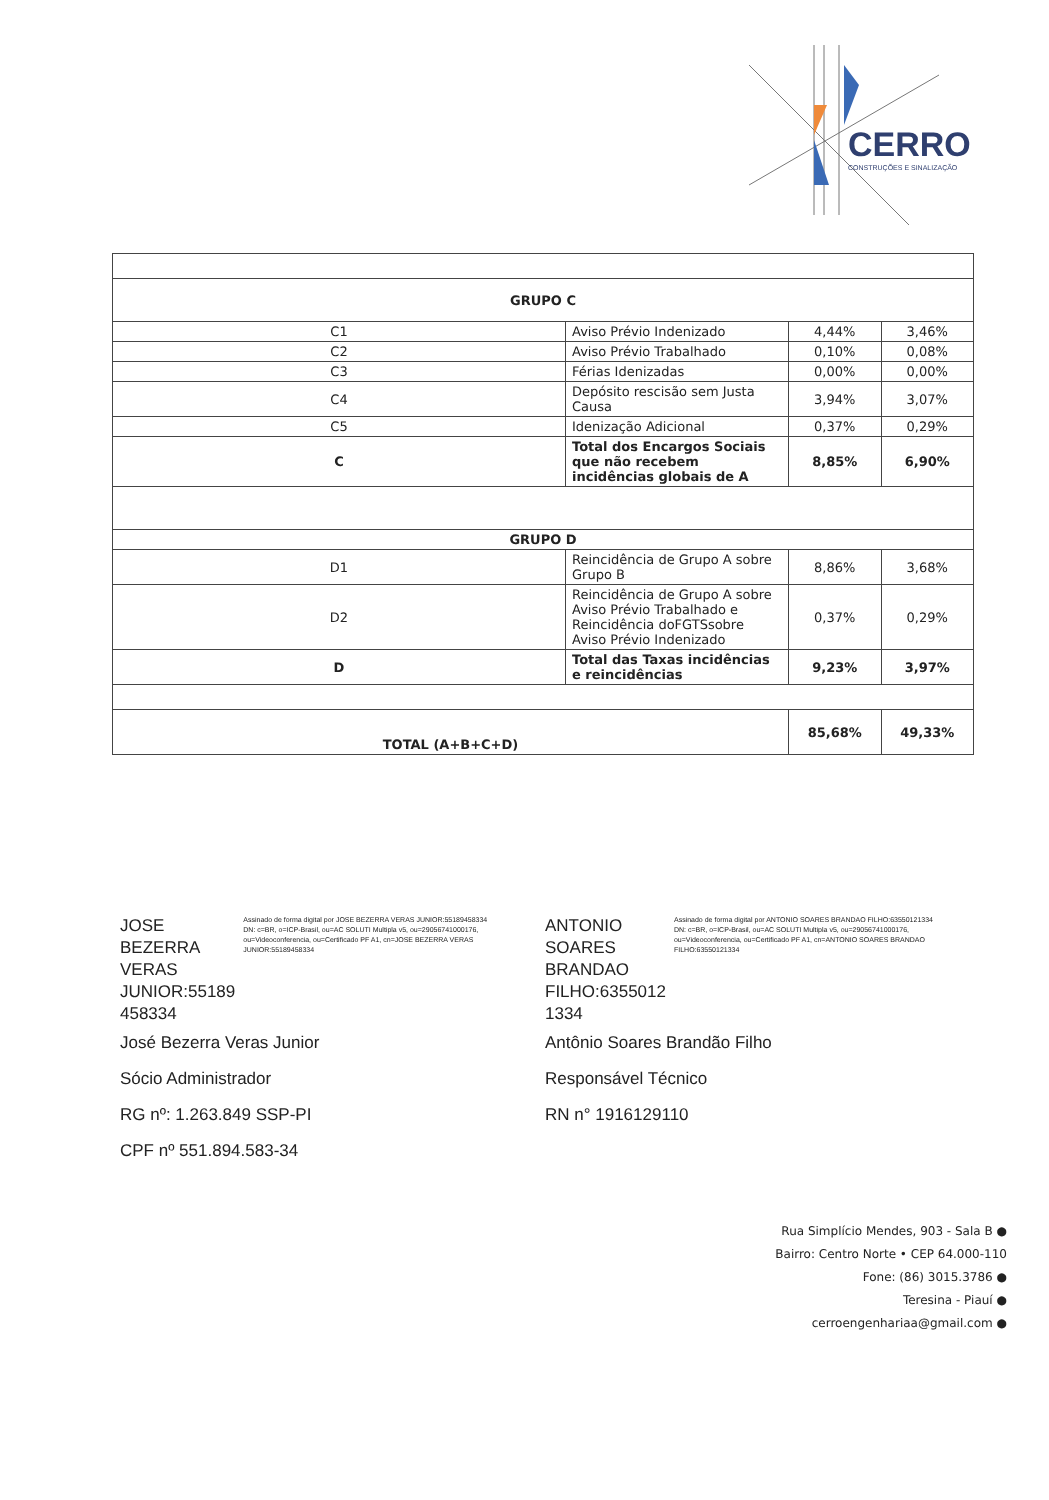CERRO
CONSTRUÇÕES E SINALIZAÇÃO
| GRUPO C | | | |
| C1 | Aviso Prévio Indenizado | 4,44% | 3,46% |
| C2 | Aviso Prévio Trabalhado | 0,10% | 0,08% |
| C3 | Férias Idenizadas | 0,00% | 0,00% |
| C4 | Depósito rescisão sem Justa Causa | 3,94% | 3,07% |
| C5 | Idenização Adicional | 0,37% | 0,29% |
| C | Total dos Encargos Sociais que não recebem incidências globais de A | 8,85% | 6,90% |
| GRUPO D | | | |
| D1 | Reincidência de Grupo A sobre Grupo B | 8,86% | 3,68% |
| D2 | Reincidência de Grupo A sobre Aviso Prévio Trabalhado e Reincidência doFGTSsobre Aviso Prévio Indenizado | 0,37% | 0,29% |
| D | Total das Taxas incidências e reincidências | 9,23% | 3,97% |
| TOTAL (A+B+C+D) | | 85,68% | 49,33% |
JOSE BEZERRA
VERAS
JUNIOR:55189
458334
Assinado de forma digital por JOSE BEZERRA VERAS JUNIOR:55189458334
DN: c=BR, o=ICP-Brasil, ou=AC SOLUTI Multipla v5, ou=29056741000176, ou=Videoconferencia, ou=Certificado PF A1, cn=JOSE BEZERRA VERAS JUNIOR:55189458334
José Bezerra Veras Junior
Sócio Administrador
RG nº: 1.263.849 SSP-PI
CPF nº 551.894.583-34
ANTONIO
SOARES
BRANDAO
FILHO:6355012
1334
Assinado de forma digital por ANTONIO SOARES BRANDAO FILHO:63550121334
DN: c=BR, o=ICP-Brasil, ou=AC SOLUTI Multipla v5, ou=29056741000176, ou=Videoconferencia, ou=Certificado PF A1, cn=ANTONIO SOARES BRANDAO FILHO:63550121334
Antônio Soares Brandão Filho
Responsável Técnico
RN n° 1916129110
Rua Simplício Mendes, 903 - Sala B ●
Bairro: Centro Norte • CEP 64.000-110
Fone: (86) 3015.3786 ●
Teresina - Piauí ●
cerroengenhariaa@gmail.com ●